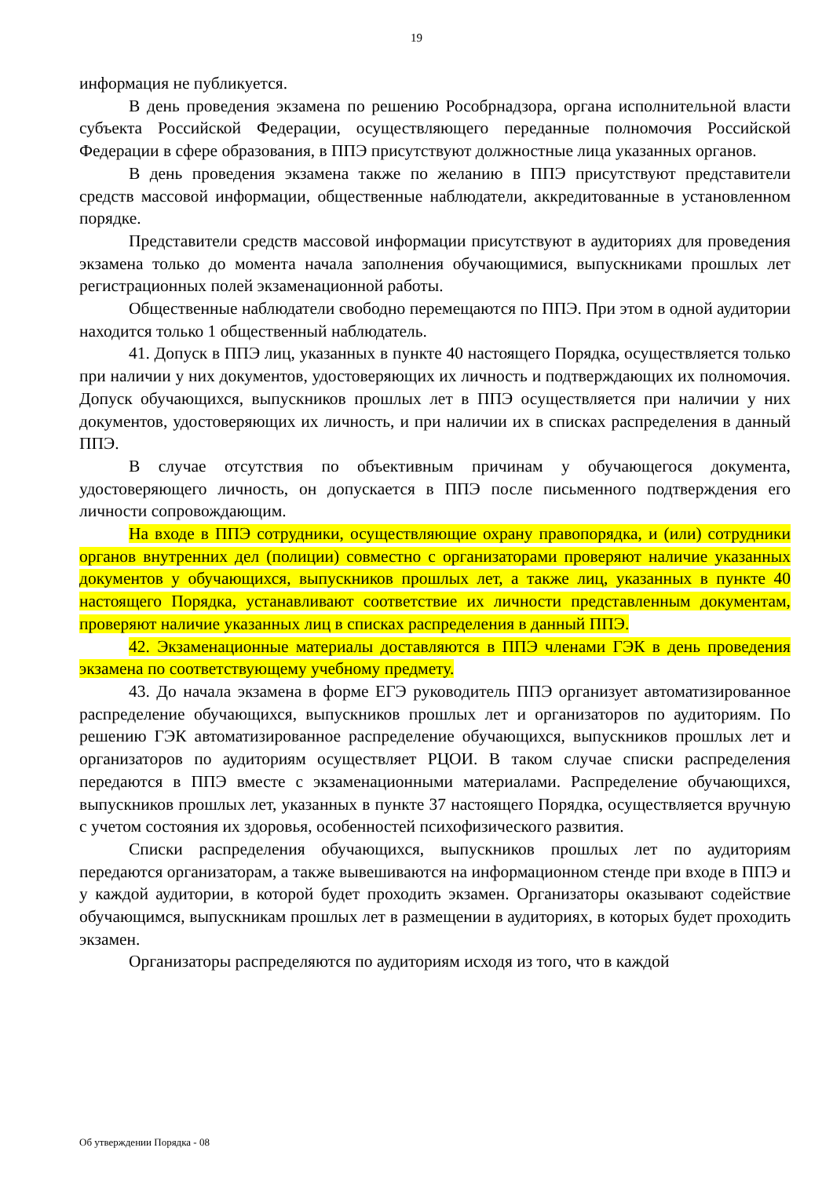19
информация не публикуется.
В день проведения экзамена по решению Рособрнадзора, органа исполнительной власти субъекта Российской Федерации, осуществляющего переданные полномочия Российской Федерации в сфере образования, в ППЭ присутствуют должностные лица указанных органов.
В день проведения экзамена также по желанию в ППЭ присутствуют представители средств массовой информации, общественные наблюдатели, аккредитованные в установленном порядке.
Представители средств массовой информации присутствуют в аудиториях для проведения экзамена только до момента начала заполнения обучающимися, выпускниками прошлых лет регистрационных полей экзаменационной работы.
Общественные наблюдатели свободно перемещаются по ППЭ. При этом в одной аудитории находится только 1 общественный наблюдатель.
41. Допуск в ППЭ лиц, указанных в пункте 40 настоящего Порядка, осуществляется только при наличии у них документов, удостоверяющих их личность и подтверждающих их полномочия. Допуск обучающихся, выпускников прошлых лет в ППЭ осуществляется при наличии у них документов, удостоверяющих их личность, и при наличии их в списках распределения в данный ППЭ.
В случае отсутствия по объективным причинам у обучающегося документа, удостоверяющего личность, он допускается в ППЭ после письменного подтверждения его личности сопровождающим.
На входе в ППЭ сотрудники, осуществляющие охрану правопорядка, и (или) сотрудники органов внутренних дел (полиции) совместно с организаторами проверяют наличие указанных документов у обучающихся, выпускников прошлых лет, а также лиц, указанных в пункте 40 настоящего Порядка, устанавливают соответствие их личности представленным документам, проверяют наличие указанных лиц в списках распределения в данный ППЭ.
42. Экзаменационные материалы доставляются в ППЭ членами ГЭК в день проведения экзамена по соответствующему учебному предмету.
43. До начала экзамена в форме ЕГЭ руководитель ППЭ организует автоматизированное распределение обучающихся, выпускников прошлых лет и организаторов по аудиториям. По решению ГЭК автоматизированное распределение обучающихся, выпускников прошлых лет и организаторов по аудиториям осуществляет РЦОИ. В таком случае списки распределения передаются в ППЭ вместе с экзаменационными материалами. Распределение обучающихся, выпускников прошлых лет, указанных в пункте 37 настоящего Порядка, осуществляется вручную с учетом состояния их здоровья, особенностей психофизического развития.
Списки распределения обучающихся, выпускников прошлых лет по аудиториям передаются организаторам, а также вывешиваются на информационном стенде при входе в ППЭ и у каждой аудитории, в которой будет проходить экзамен. Организаторы оказывают содействие обучающимся, выпускникам прошлых лет в размещении в аудиториях, в которых будет проходить экзамен.
Организаторы распределяются по аудиториям исходя из того, что в каждой
Об утверждении Порядка - 08